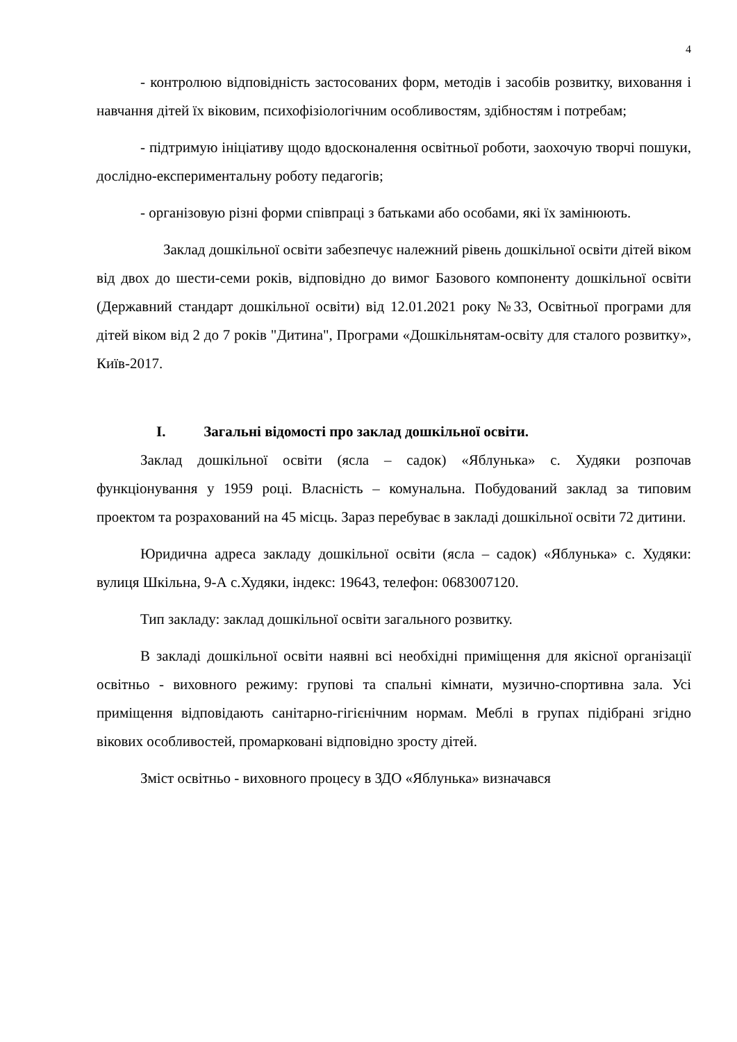4
- контролюю відповідність застосованих форм, методів і засобів розвитку, виховання і навчання дітей їх віковим, психофізіологічним особливостям, здібностям і потребам;
- підтримую ініціативу щодо вдосконалення освітньої роботи, заохочую творчі пошуки, дослідно-експериментальну роботу педагогів;
- організовую різні форми співпраці з батьками або особами, які їх замінюють.
Заклад дошкільної освіти забезпечує належний рівень дошкільної освіти дітей віком від двох до шести-семи років, відповідно до вимог Базового компоненту дошкільної освіти (Державний стандарт дошкільної освіти) від 12.01.2021 року №33, Освітньої програми для дітей віком від 2 до 7 років "Дитина", Програми «Дошкільнятам-освіту для сталого розвитку», Київ-2017.
I. Загальні відомості про заклад дошкільної освіти.
Заклад дошкільної освіти (ясла – садок) «Яблунька» с. Худяки розпочав функціонування у 1959 році. Власність – комунальна. Побудований заклад за типовим проектом та розрахований на 45 місць. Зараз перебуває в закладі дошкільної освіти 72 дитини.
Юридична адреса закладу дошкільної освіти (ясла – садок) «Яблунька» с. Худяки: вулиця Шкільна, 9-А с.Худяки, індекс: 19643, телефон: 0683007120.
Тип закладу: заклад дошкільної освіти загального розвитку.
В закладі дошкільної освіти наявні всі необхідні приміщення для якісної організації освітньо - виховного режиму: групові та спальні кімнати, музично-спортивна зала. Усі приміщення відповідають санітарно-гігієнічним нормам. Меблі в групах підібрані згідно вікових особливостей, промарковані відповідно зросту дітей.
Зміст освітньо - виховного процесу в ЗДО «Яблунька» визначався